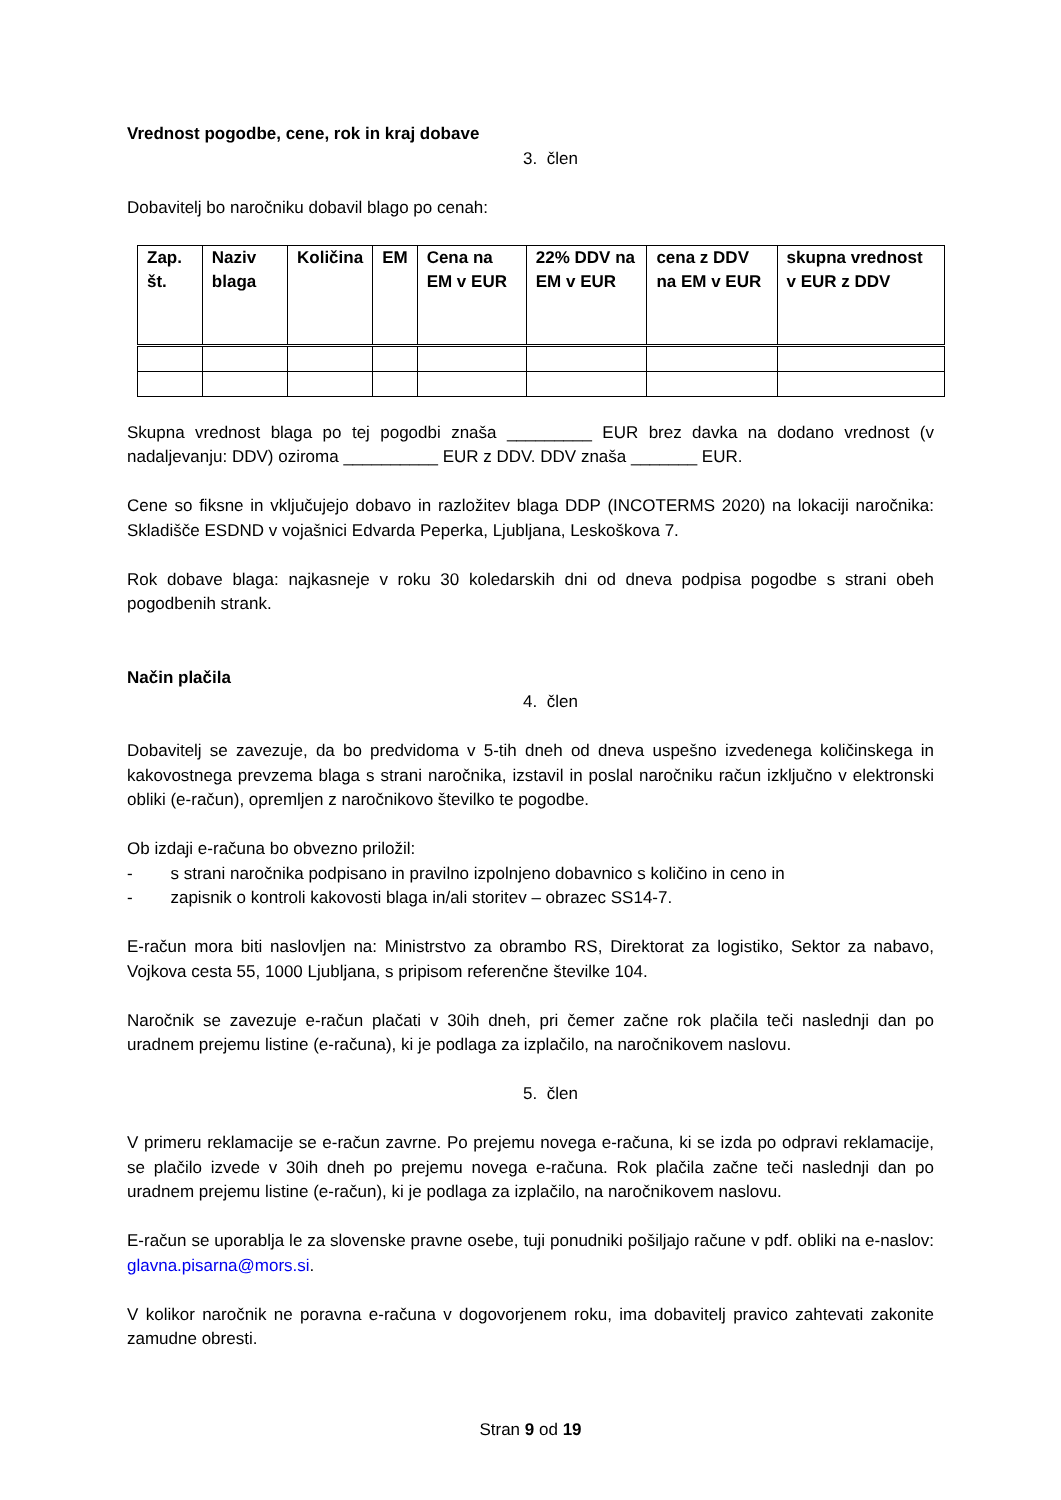Vrednost pogodbe, cene, rok in kraj dobave
3. člen
Dobavitelj bo naročniku dobavil blago po cenah:
| Zap. št. | Naziv blaga | Količina | EM | Cena na EM v EUR | 22% DDV na EM v EUR | cena z DDV na EM v EUR | skupna vrednost v EUR z DDV |
| --- | --- | --- | --- | --- | --- | --- | --- |
Skupna vrednost blaga po tej pogodbi znaša _________ EUR brez davka na dodano vrednost (v nadaljevanju: DDV) oziroma __________ EUR z DDV. DDV znaša _______ EUR.
Cene so fiksne in vključujejo dobavo in razložitev blaga DDP (INCOTERMS 2020) na lokaciji naročnika: Skladišče ESDND v vojašnici Edvarda Peperka, Ljubljana, Leskoškova 7.
Rok dobave blaga: najkasneje v roku 30 koledarskih dni od dneva podpisa pogodbe s strani obeh pogodbenih strank.
Način plačila
4. člen
Dobavitelj se zavezuje, da bo predvidoma v 5-tih dneh od dneva uspešno izvedenega količinskega in kakovostnega prevzema blaga s strani naročnika, izstavil in poslal naročniku račun izključno v elektronski obliki (e-račun), opremljen z naročnikovo številko te pogodbe.
Ob izdaji e-računa bo obvezno priložil:
- s strani naročnika podpisano in pravilno izpolnjeno dobavnico s količino in ceno in
- zapisnik o kontroli kakovosti blaga in/ali storitev – obrazec SS14-7.
E-račun mora biti naslovljen na: Ministrstvo za obrambo RS, Direktorat za logistiko, Sektor za nabavo, Vojkova cesta 55, 1000 Ljubljana, s pripisom referenčne številke 104.
Naročnik se zavezuje e-račun plačati v 30ih dneh, pri čemer začne rok plačila teči naslednji dan po uradnem prejemu listine (e-računa), ki je podlaga za izplačilo, na naročnikovem naslovu.
5. člen
V primeru reklamacije se e-račun zavrne. Po prejemu novega e-računa, ki se izda po odpravi reklamacije, se plačilo izvede v 30ih dneh po prejemu novega e-računa. Rok plačila začne teči naslednji dan po uradnem prejemu listine (e-račun), ki je podlaga za izplačilo, na naročnikovem naslovu.
E-račun se uporablja le za slovenske pravne osebe, tuji ponudniki pošiljajo račune v pdf. obliki na e-naslov: glavna.pisarna@mors.si.
V kolikor naročnik ne poravna e-računa v dogovorjenem roku, ima dobavitelj pravico zahtevati zakonite zamudne obresti.
Stran 9 od 19